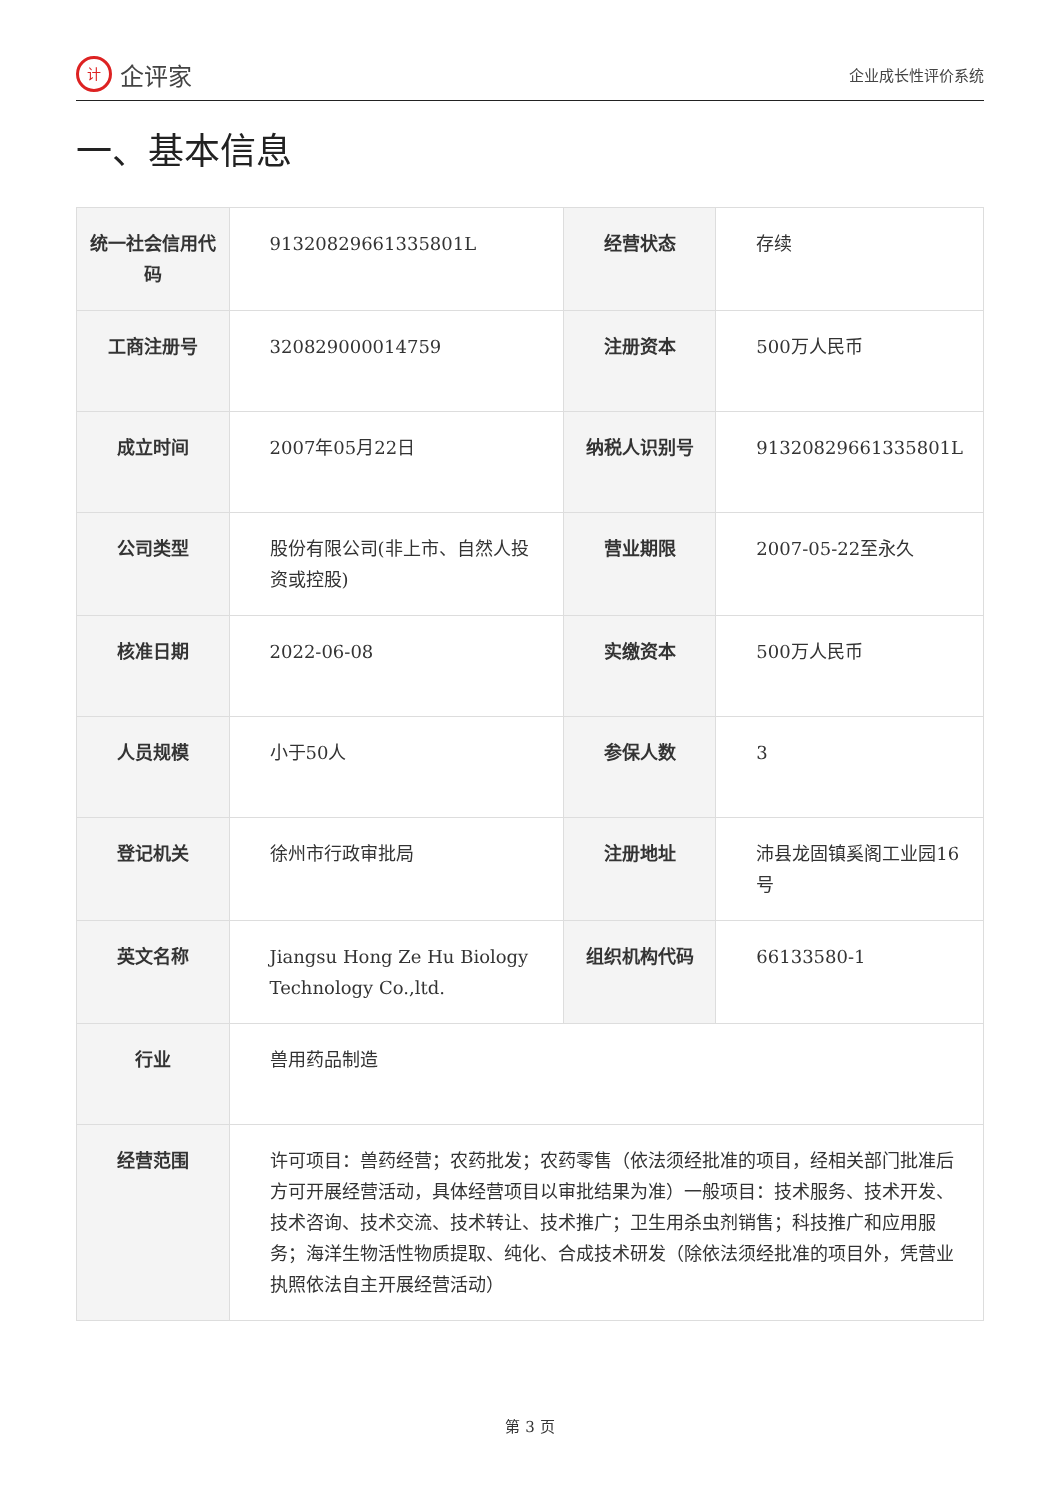计企评家
企业成长性评价系统
一、基本信息
| 统一社会信用代码 | 91320829661335801L | 经营状态 | 存续 |
| 工商注册号 | 320829000014759 | 注册资本 | 500万人民币 |
| 成立时间 | 2007年05月22日 | 纳税人识别号 | 91320829661335801L |
| 公司类型 | 股份有限公司(非上市、自然人投资或控股) | 营业期限 | 2007-05-22至永久 |
| 核准日期 | 2022-06-08 | 实缴资本 | 500万人民币 |
| 人员规模 | 小于50人 | 参保人数 | 3 |
| 登记机关 | 徐州市行政审批局 | 注册地址 | 沛县龙固镇奚阁工业园16号 |
| 英文名称 | Jiangsu Hong Ze Hu Biology Technology Co.,ltd. | 组织机构代码 | 66133580-1 |
| 行业 | 兽用药品制造 | | |
| 经营范围 | 许可项目：兽药经营；农药批发；农药零售（依法须经批准的项目，经相关部门批准后方可开展经营活动，具体经营项目以审批结果为准）一般项目：技术服务、技术开发、技术咨询、技术交流、技术转让、技术推广；卫生用杀虫剂销售；科技推广和应用服务；海洋生物活性物质提取、纯化、合成技术研发（除依法须经批准的项目外，凭营业执照依法自主开展经营活动） | | |
第 3 页